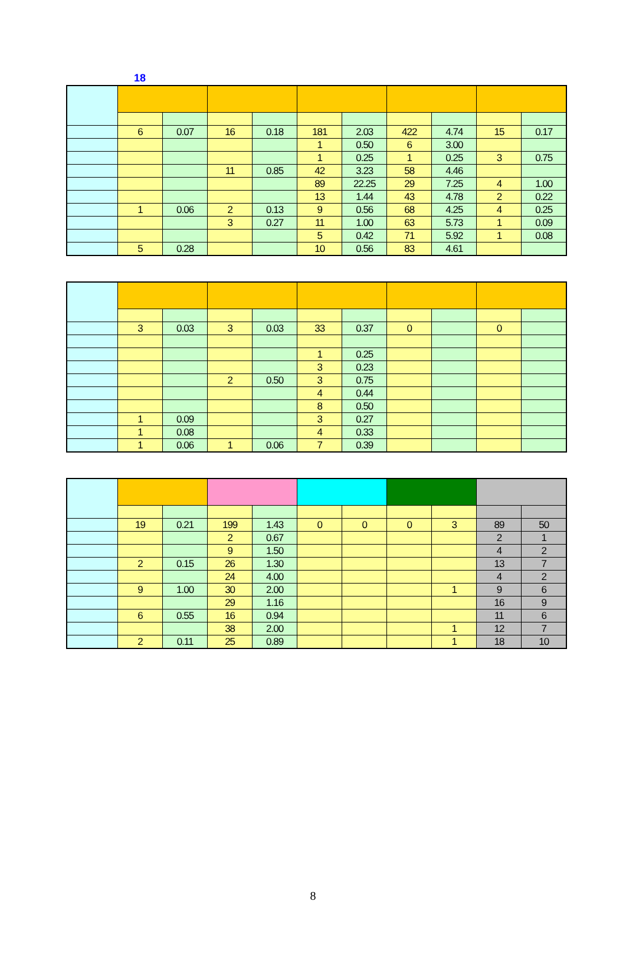18
| | 6 | 0.07 | 16 | 0.18 | 181 | 2.03 | 422 | 4.74 | 15 | 0.17 |
| | | | | | 1 | 0.50 | 6 | 3.00 | | |
| | | | | | 1 | 0.25 | 1 | 0.25 | 3 | 0.75 |
| | | | 11 | 0.85 | 42 | 3.23 | 58 | 4.46 | | |
| | | | | | 89 | 22.25 | 29 | 7.25 | 4 | 1.00 |
| | | | | | 13 | 1.44 | 43 | 4.78 | 2 | 0.22 |
| | 1 | 0.06 | 2 | 0.13 | 9 | 0.56 | 68 | 4.25 | 4 | 0.25 |
| | | | 3 | 0.27 | 11 | 1.00 | 63 | 5.73 | 1 | 0.09 |
| | | | | | 5 | 0.42 | 71 | 5.92 | 1 | 0.08 |
| | 5 | 0.28 | | | 10 | 0.56 | 83 | 4.61 | | |
| | 3 | 0.03 | 3 | 0.03 | 33 | 0.37 | 0 | | 0 | |
| | | | | | 1 | 0.25 | | | | |
| | | | | | 3 | 0.23 | | | | |
| | | | 2 | 0.50 | 3 | 0.75 | | | | |
| | | | | | 4 | 0.44 | | | | |
| | | | | | 8 | 0.50 | | | | |
| | 1 | 0.09 | | | 3 | 0.27 | | | | |
| | 1 | 0.08 | | | 4 | 0.33 | | | | |
| | 1 | 0.06 | 1 | 0.06 | 7 | 0.39 | | | | |
| | 19 | 0.21 | 199 | 1.43 | 0 | 0 | 0 | 3 | 89 | 50 |
| | | | 2 | 0.67 | | | | | 2 | 1 |
| | | | 9 | 1.50 | | | | | 4 | 2 |
| | 2 | 0.15 | 26 | 1.30 | | | | | 13 | 7 |
| | | | 24 | 4.00 | | | | | 4 | 2 |
| | 9 | 1.00 | 30 | 2.00 | | | | 1 | 9 | 6 |
| | | | 29 | 1.16 | | | | | 16 | 9 |
| | 6 | 0.55 | 16 | 0.94 | | | | | 11 | 6 |
| | | | 38 | 2.00 | | | | 1 | 12 | 7 |
| | 2 | 0.11 | 25 | 0.89 | | | | 1 | 18 | 10 |
8